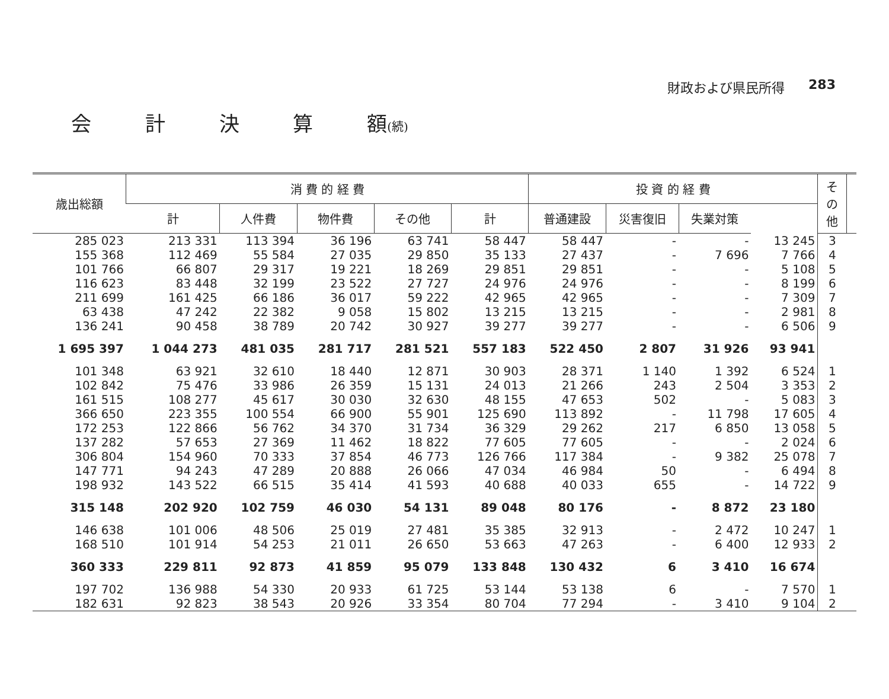財政および県民所得 283
会 計 決 算 額(続)
| 歳出総額 | 消 費 的 経 費 | | | | | 投 資 的 経 費 | | | | その他 | |
| --- | --- | --- | --- | --- | --- | --- | --- | --- | --- | --- | --- |
| | 計 | 人件費 | 物件費 | その他 | 計 | 普通建設 | 災害復旧 | 失業対策 | | | |
| 285 023 | 213 331 | 113 394 | 36 196 | 63 741 | 58 447 | 58 447 | - | - | 13 245 | 3 | |
| 155 368 | 112 469 | 55 584 | 27 035 | 29 850 | 35 133 | 27 437 | - | 7 696 | 7 766 | 4 | |
| 101 766 | 66 807 | 29 317 | 19 221 | 18 269 | 29 851 | 29 851 | - | - | 5 108 | 5 | |
| 116 623 | 83 448 | 32 199 | 23 522 | 27 727 | 24 976 | 24 976 | - | - | 8 199 | 6 | |
| 211 699 | 161 425 | 66 186 | 36 017 | 59 222 | 42 965 | 42 965 | - | - | 7 309 | 7 | |
| 63 438 | 47 242 | 22 382 | 9 058 | 15 802 | 13 215 | 13 215 | - | - | 2 981 | 8 | |
| 136 241 | 90 458 | 38 789 | 20 742 | 30 927 | 39 277 | 39 277 | - | - | 6 506 | 9 | |
| 1 695 397 | 1 044 273 | 481 035 | 281 717 | 281 521 | 557 183 | 522 450 | 2 807 | 31 926 | 93 941 | | |
| 101 348 | 63 921 | 32 610 | 18 440 | 12 871 | 30 903 | 28 371 | 1 140 | 1 392 | 6 524 | 1 | |
| 102 842 | 75 476 | 33 986 | 26 359 | 15 131 | 24 013 | 21 266 | 243 | 2 504 | 3 353 | 2 | |
| 161 515 | 108 277 | 45 617 | 30 030 | 32 630 | 48 155 | 47 653 | 502 | - | 5 083 | 3 | |
| 366 650 | 223 355 | 100 554 | 66 900 | 55 901 | 125 690 | 113 892 | - | 11 798 | 17 605 | 4 | |
| 172 253 | 122 866 | 56 762 | 34 370 | 31 734 | 36 329 | 29 262 | 217 | 6 850 | 13 058 | 5 | |
| 137 282 | 57 653 | 27 369 | 11 462 | 18 822 | 77 605 | 77 605 | - | - | 2 024 | 6 | |
| 306 804 | 154 960 | 70 333 | 37 854 | 46 773 | 126 766 | 117 384 | - | 9 382 | 25 078 | 7 | |
| 147 771 | 94 243 | 47 289 | 20 888 | 26 066 | 47 034 | 46 984 | 50 | - | 6 494 | 8 | |
| 198 932 | 143 522 | 66 515 | 35 414 | 41 593 | 40 688 | 40 033 | 655 | - | 14 722 | 9 | |
| 315 148 | 202 920 | 102 759 | 46 030 | 54 131 | 89 048 | 80 176 | - | 8 872 | 23 180 | | |
| 146 638 | 101 006 | 48 506 | 25 019 | 27 481 | 35 385 | 32 913 | - | 2 472 | 10 247 | 1 | |
| 168 510 | 101 914 | 54 253 | 21 011 | 26 650 | 53 663 | 47 263 | - | 6 400 | 12 933 | 2 | |
| 360 333 | 229 811 | 92 873 | 41 859 | 95 079 | 133 848 | 130 432 | 6 | 3 410 | 16 674 | | |
| 197 702 | 136 988 | 54 330 | 20 933 | 61 725 | 53 144 | 53 138 | 6 | - | 7 570 | 1 | |
| 182 631 | 92 823 | 38 543 | 20 926 | 33 354 | 80 704 | 77 294 | - | 3 410 | 9 104 | 2 | |